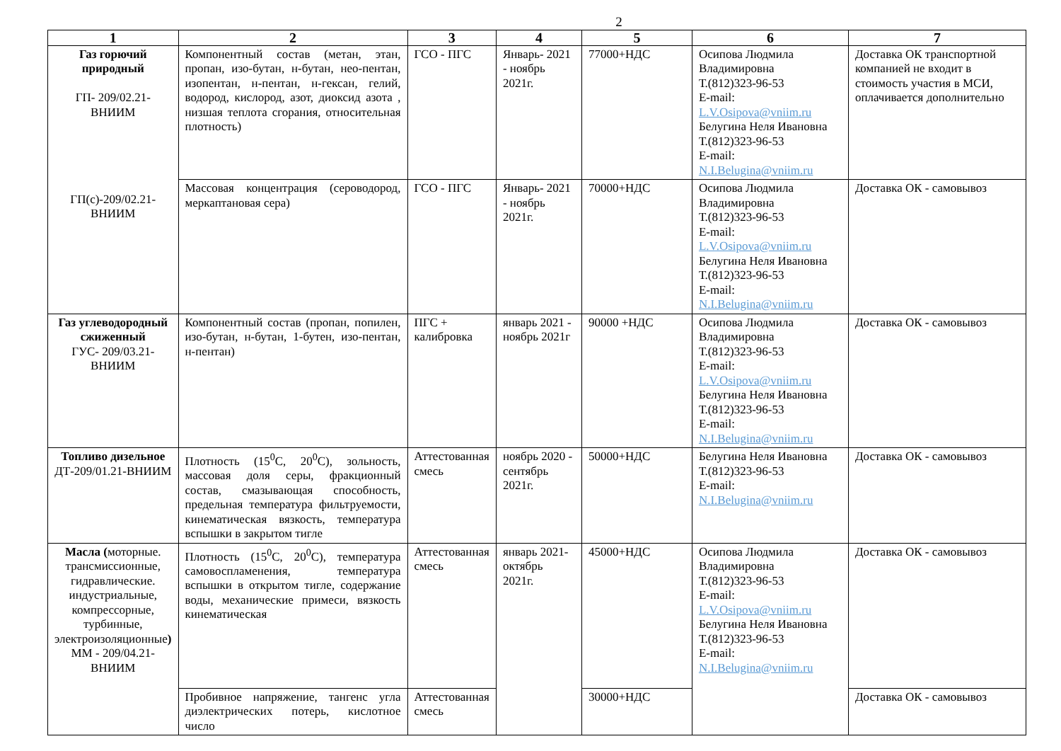2
| 1 | 2 | 3 | 4 | 5 | 6 | 7 |
| --- | --- | --- | --- | --- | --- | --- |
| Газ горючий природный ГП- 209/02.21-ВНИИМ ГП(с)-209/02.21-ВНИИМ | Компонентный состав (метан, этан, пропан, изо-бутан, н-бутан, нео-пентан, изопентан, н-пентан, н-гексан, гелий, водород, кислород, азот, диоксид азота , низшая теплота сгорания, относительная плотность) | ГСО - ПГС | Январь- 2021 - ноябрь 2021г. | 77000+НДС | Осипова Людмила Владимировна Т.(812)323-96-53 E-mail: L.V.Osipova@vniim.ru Белугина Неля Ивановна Т.(812)323-96-53 E-mail: N.I.Belugina@vniim.ru | Доставка ОК транспортной компанией не входит в стоимость участия в МСИ, оплачивается дополнительно |
| | Массовая концентрация (сероводород, меркаптановая сера) | ГСО - ПГС | Январь- 2021 - ноябрь 2021г. | 70000+НДС | Осипова Людмила Владимировна Т.(812)323-96-53 E-mail: L.V.Osipova@vniim.ru Белугина Неля Ивановна Т.(812)323-96-53 E-mail: N.I.Belugina@vniim.ru | Доставка ОК - самовывоз |
| Газ углеводородный сжиженный ГУС- 209/03.21-ВНИИМ | Компонентный состав (пропан, попилен, изо-бутан, н-бутан, 1-бутен, изо-пентан, н-пентан) | ПГС + калибровка | январь 2021 - ноябрь 2021г | 90000 +НДС | Осипова Людмила Владимировна Т.(812)323-96-53 E-mail: L.V.Osipova@vniim.ru Белугина Неля Ивановна Т.(812)323-96-53 E-mail: N.I.Belugina@vniim.ru | Доставка ОК - самовывоз |
| Топливо дизельное ДТ-209/01.21-ВНИИМ | Плотность (15<sup>0</sup>С, 20<sup>0</sup>С), зольность, массовая доля серы, фракционный состав, смазывающая способность, предельная температура фильтруемости, кинематическая вязкость, температура вспышки в закрытом тигле | Аттестованная смесь | ноябрь 2020 - сентябрь 2021г. | 50000+НДС | Белугина Неля Ивановна Т.(812)323-96-53 E-mail: N.I.Belugina@vniim.ru | Доставка ОК - самовывоз |
| Масла ( моторные. трансмиссионные, гидравлические. индустриальные, компрессорные, турбинные, электроизоляционные ) ММ - 209/04.21-ВНИИМ | Плотность (15<sup>0</sup>С, 20<sup>0</sup>С), температура самовоспламенения, температура вспышки в открытом тигле, содержание воды, механические примеси, вязкость кинематическая | Аттестованная смесь | январь 2021- октябрь 2021г. | 45000+НДС | Осипова Людмила Владимировна Т.(812)323-96-53 E-mail: L.V.Osipova@vniim.ru Белугина Неля Ивановна Т.(812)323-96-53 E-mail: N.I.Belugina@vniim.ru | Доставка ОК - самовывоз |
| | Пробивное напряжение, тангенс угла диэлектрических потерь, кислотное число | Аттестованная смесь | | 30000+НДС | | Доставка ОК - самовывоз |